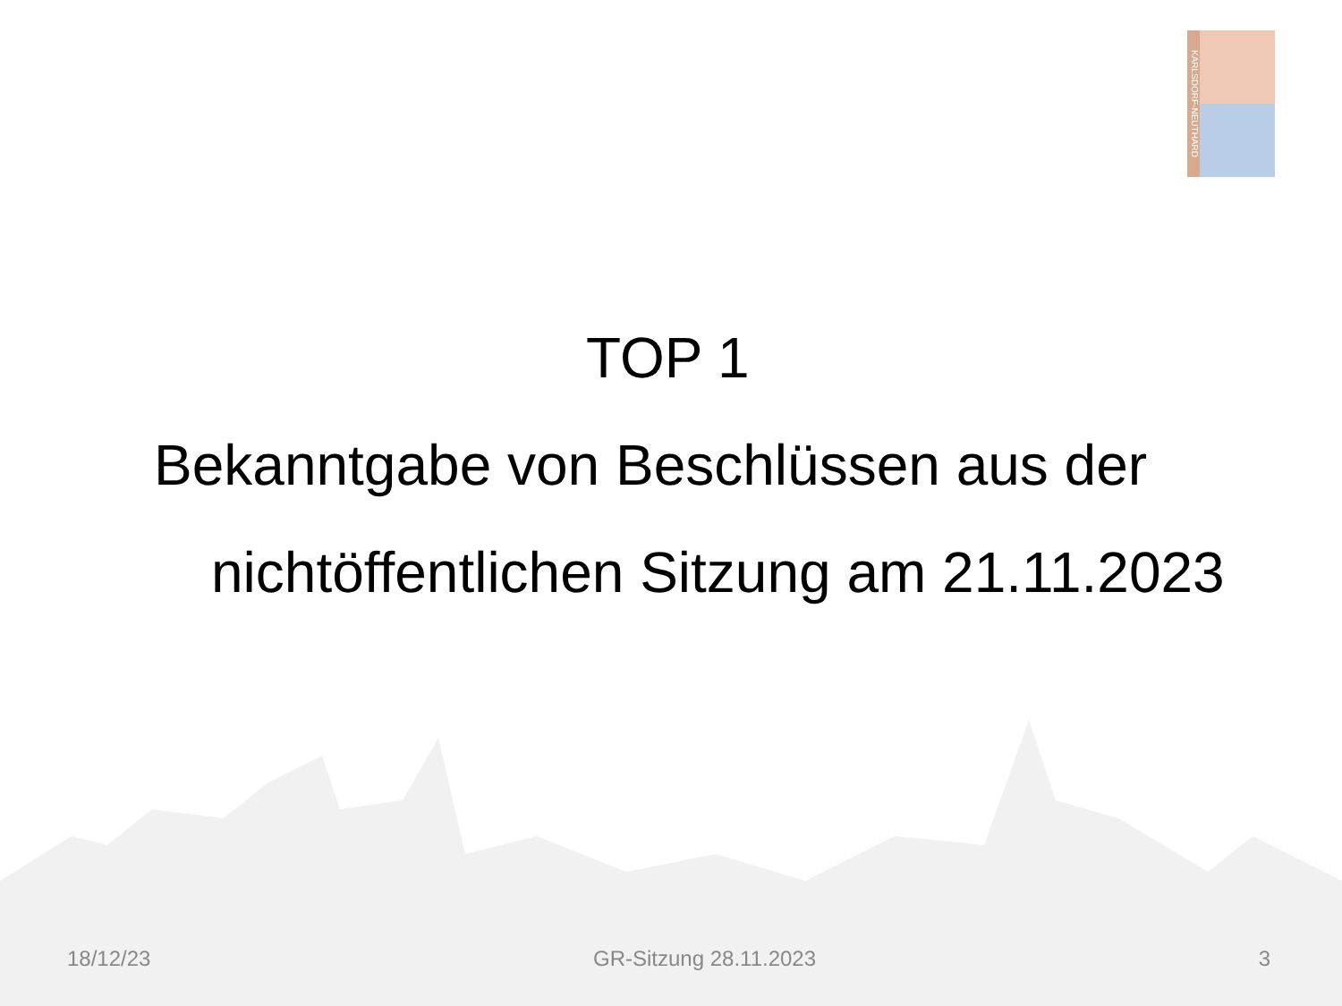KARLSDORF-NEUTHARD
TOP 1
Bekanntgabe von Beschlüssen aus der
nichtöffentlichen Sitzung am 21.11.2023
18/12/23 GR-Sitzung 28.11.2023 3